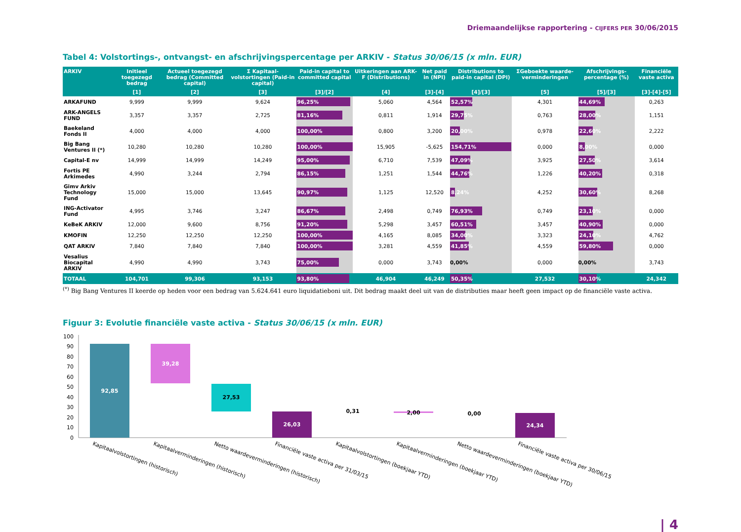Driemaandelijkse rapportering - CIJFERS PER 30/06/2015
Tabel 4: Volstortings-, ontvangst- en afschrijvingspercentage per ARKIV - Status 30/06/15 (x mln. EUR)
| ARKIV | Initieel toegezegd bedrag | Actueel toegezegd bedrag (Committed capital) | Σ Kapitaal-volstortingen (Paid-in capital) | Paid-in capital to committed capital | Uitkeringen aan ARK-F (Distributions) | Net paid in (NPI) | Distributions to paid-in capital (DPI) | ΣGeboekte waarde-verminderingen | Afschrijvings-percentage (%) | Financiële vaste activa |
| --- | --- | --- | --- | --- | --- | --- | --- | --- | --- | --- |
| | [1] | [2] | [3] | [3]/[2] | [4] | [3]-[4] | [4]/[3] | [5] | [5]/[3] | [3]-[4]-[5] |
| ARKAFUND | 9,999 | 9,999 | 9,624 | 96,25% | 5,060 | 4,564 | 52,57% | 4,301 | 44,69% | 0,263 |
| ARK-ANGELS FUND | 3,357 | 3,357 | 2,725 | 81,16% | 0,811 | 1,914 | 29,75% | 0,763 | 28,00% | 1,151 |
| Baekeland Fonds II | 4,000 | 4,000 | 4,000 | 100,00% | 0,800 | 3,200 | 20,00% | 0,978 | 22,60% | 2,222 |
| Big Bang Ventures II (*) | 10,280 | 10,280 | 10,280 | 100,00% | 15,905 | -5,625 | 154,71% | 0,000 | 8,00% | 0,000 |
| Capital-E nv | 14,999 | 14,999 | 14,249 | 95,00% | 6,710 | 7,539 | 47,09% | 3,925 | 27,50% | 3,614 |
| Fortis PE Arkimedes | 4,990 | 3,244 | 2,794 | 86,15% | 1,251 | 1,544 | 44,76% | 1,226 | 40,20% | 0,318 |
| Gimv Arkiv Technology Fund | 15,000 | 15,000 | 13,645 | 90,97% | 1,125 | 12,520 | 8,24% | 4,252 | 30,60% | 8,268 |
| ING-Activator Fund | 4,995 | 3,746 | 3,247 | 86,67% | 2,498 | 0,749 | 76,93% | 0,749 | 23,10% | 0,000 |
| KeBeK ARKIV | 12,000 | 9,600 | 8,756 | 91,20% | 5,298 | 3,457 | 60,51% | 3,457 | 40,90% | 0,000 |
| KMOFIN | 12,250 | 12,250 | 12,250 | 100,00% | 4,165 | 8,085 | 34,00% | 3,323 | 24,10% | 4,762 |
| QAT ARKIV | 7,840 | 7,840 | 7,840 | 100,00% | 3,281 | 4,559 | 41,85% | 4,559 | 59,80% | 0,000 |
| Vesalius Biocapital ARKIV | 4,990 | 4,990 | 3,743 | 75,00% | 0,000 | 3,743 | 0,00% | 0,000 | 0,00% | 3,743 |
| TOTAAL | 104,701 | 99,306 | 93,153 | 93,80% | 46,904 | 46,249 | 50,35% | 27,532 | 30,10% | 24,342 |
<sup>(*)</sup> Big Bang Ventures II keerde op heden voor een bedrag van 5.624.641 euro liquidatieboni uit. Dit bedrag maakt deel uit van de distributies maar heeft geen impact op de financiële vaste activa.
Figuur 3: Evolutie financiële vaste activa - Status 30/06/15 (x mln. EUR)
100
90
80
70
60
50
40
30
20
10
0
92,85
39,28
27,53
26,03
0,31
2,00
0,00
24,34
Kapitaalvolstortingen (historisch)
Kapitaalverminderingen (historisch)
Netto waardeverminderingen (historisch)
Financiële vaste activa per 31/03/15
Kapitaalvolstortingen (boekjaar YTD)
Kapitaalverminderingen (boekjaar YTD)
Netto waardeverminderingen (boekjaar YTD)
Financiële vaste activa per 30/06/15
| 4